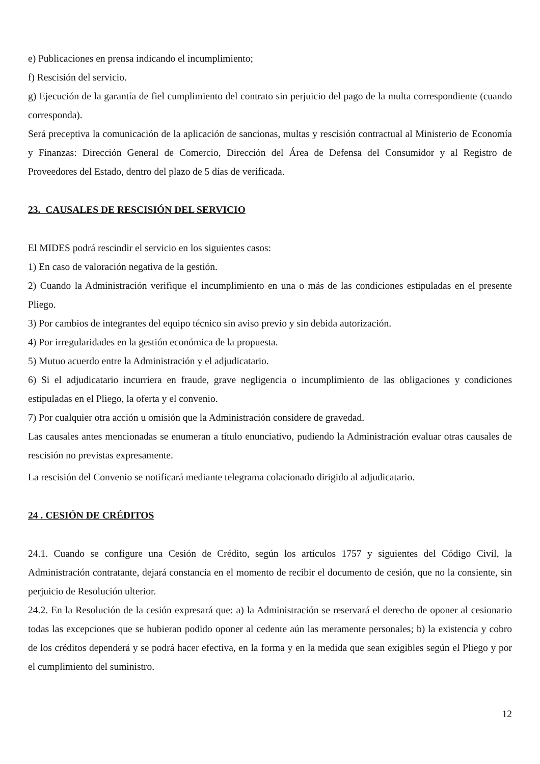e) Publicaciones en prensa indicando el incumplimiento;
f) Rescisión del servicio.
g) Ejecución de la garantía de fiel cumplimiento del contrato sin perjuicio del pago de la multa correspondiente (cuando corresponda).
Será preceptiva la comunicación de la aplicación de sancionas, multas y rescisión contractual al Ministerio de Economía y Finanzas: Dirección General de Comercio, Dirección del Área de Defensa del Consumidor y al Registro de Proveedores del Estado, dentro del plazo de 5 días de verificada.
23. CAUSALES DE RESCISIÓN DEL SERVICIO
El MIDES podrá rescindir el servicio en los siguientes casos:
1) En caso de valoración negativa de la gestión.
2) Cuando la Administración verifique el incumplimiento en una o más de las condiciones estipuladas en el presente Pliego.
3) Por cambios de integrantes del equipo técnico sin aviso previo y sin debida autorización.
4) Por irregularidades en la gestión económica de la propuesta.
5) Mutuo acuerdo entre la Administración y el adjudicatario.
6) Si el adjudicatario incurriera en fraude, grave negligencia o incumplimiento de las obligaciones y condiciones estipuladas en el Pliego, la oferta y el convenio.
7) Por cualquier otra acción u omisión que la Administración considere de gravedad.
Las causales antes mencionadas se enumeran a título enunciativo, pudiendo la Administración evaluar otras causales de rescisión no previstas expresamente.
La rescisión del Convenio se notificará mediante telegrama colacionado dirigido al adjudicatario.
24 . CESIÓN DE CRÉDITOS
24.1. Cuando se configure una Cesión de Crédito, según los artículos 1757 y siguientes del Código Civil, la Administración contratante, dejará constancia en el momento de recibir el documento de cesión, que no la consiente, sin perjuicio de Resolución ulterior.
24.2. En la Resolución de la cesión expresará que: a) la Administración se reservará el derecho de oponer al cesionario todas las excepciones que se hubieran podido oponer al cedente aún las meramente personales; b) la existencia y cobro de los créditos dependerá y se podrá hacer efectiva, en la forma y en la medida que sean exigibles según el Pliego y por el cumplimiento del suministro.
12